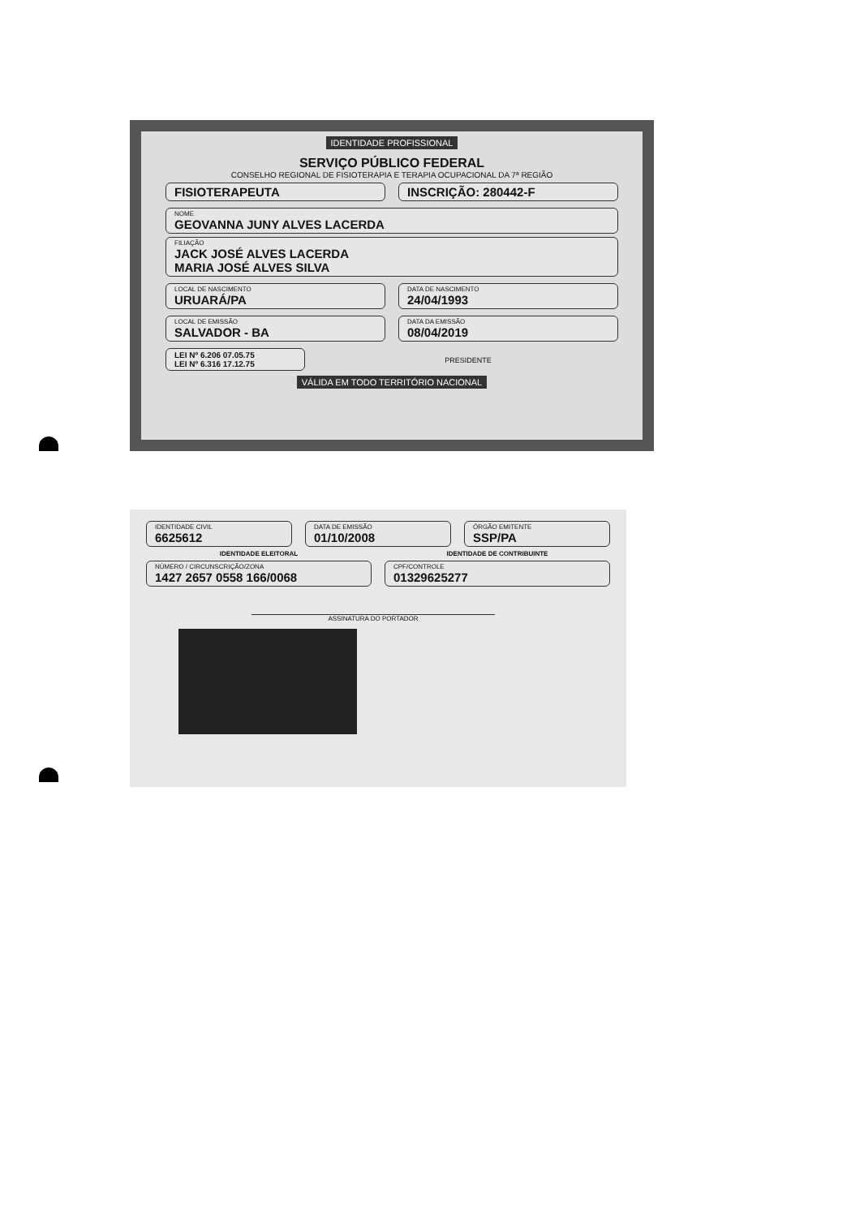IDENTIDADE PROFISSIONAL
SERVIÇO PÚBLICO FEDERAL
CONSELHO REGIONAL DE FISIOTERAPIA E TERAPIA OCUPACIONAL DA 7ª REGIÃO
FISIOTERAPEUTA INSCRIÇÃO: 280442-F
NOME
GEOVANNA JUNY ALVES LACERDA
FILIAÇÃO
JACK JOSÉ ALVES LACERDA
MARIA JOSÉ ALVES SILVA
LOCAL DE NASCIMENTO
URUARÁ/PA
DATA DE NASCIMENTO
24/04/1993
LOCAL DE EMISSÃO
SALVADOR - BA
DATA DA EMISSÃO
08/04/2019
LEI Nº 6.206 07.05.75
LEI Nº 6.316 17.12.75
PRESIDENTE
VÁLIDA EM TODO TERRITÓRIO NACIONAL
IDENTIDADE CIVIL
6625612
DATA DE EMISSÃO
01/10/2008
ÓRGÃO EMITENTE
SSP/PA
IDENTIDADE ELEITORAL IDENTIDADE DE CONTRIBUINTE
NÚMERO / CIRCUNSCRIÇÃO/ZONA
1427 2657 0558 166/0068
CPF/CONTROLE
01329625277
ASSINATURA DO PORTADOR